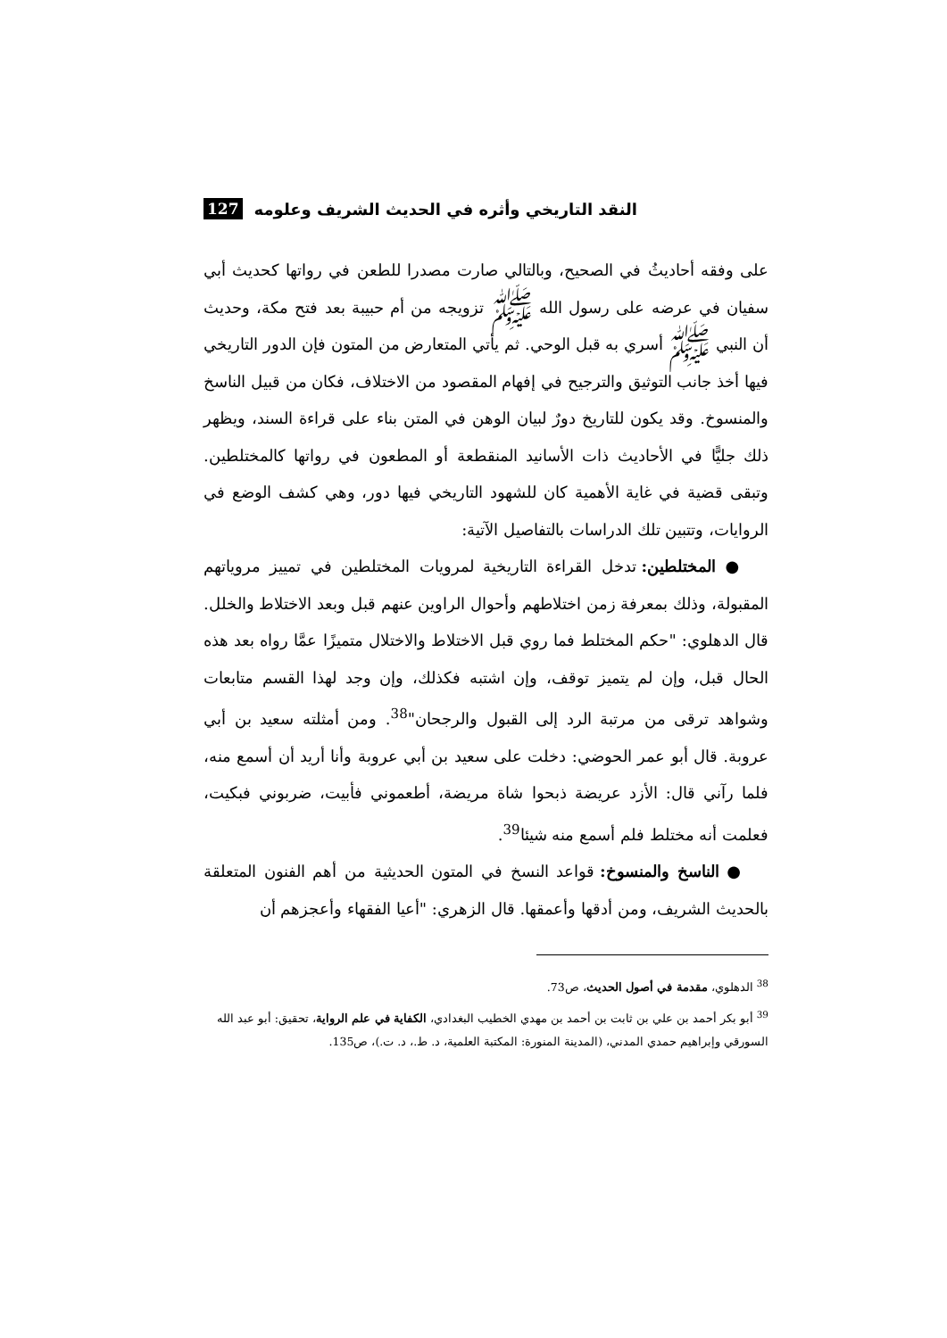النقد التاريخي وأثره في الحديث الشريف وعلومه 127
على وفقه أحاديثُ في الصحيح، وبالتالي صارت مصدرا للطعن في رواتها كحديث أبي سفيان في عرضه على رسول الله ﷺ تزويجه من أم حبيبة بعد فتح مكة، وحديث أن النبي ﷺ أسري به قبل الوحي. ثم يأتي المتعارض من المتون فإن الدور التاريخي فيها أخذ جانب التوثيق والترجيح في إفهام المقصود من الاختلاف، فكان من قبيل الناسخ والمنسوخ. وقد يكون للتاريخ دورٌ لبيان الوهن في المتن بناء على قراءة السند، ويظهر ذلك جليًّا في الأحاديث ذات الأسانيد المنقطعة أو المطعون في رواتها كالمختلطين. وتبقى قضية في غاية الأهمية كان للشهود التاريخي فيها دور، وهي كشف الوضع في الروايات، وتتبين تلك الدراسات بالتفاصيل الآتية:
● المختلطين: تدخل القراءة التاريخية لمرويات المختلطين في تمييز مروياتهم المقبولة، وذلك بمعرفة زمن اختلاطهم وأحوال الراوين عنهم قبل وبعد الاختلاط والخلل. قال الدهلوي: "حكم المختلط فما روي قبل الاختلاط والاختلال متميزًا عمَّا رواه بعد هذه الحال قبل، وإن لم يتميز توقف، وإن اشتبه فكذلك، وإن وجد لهذا القسم متابعات وشواهد ترقى من مرتبة الرد إلى القبول والرجحان"<sup>38</sup>. ومن أمثلته سعيد بن أبي عروبة. قال أبو عمر الحوضي: دخلت على سعيد بن أبي عروبة وأنا أريد أن أسمع منه، فلما رآني قال: الأزد عريضة ذبحوا شاة مريضة، أطعموني فأبيت، ضربوني فبكيت، فعلمت أنه مختلط فلم أسمع منه شيئا<sup>39</sup>.
● الناسخ والمنسوخ: قواعد النسخ في المتون الحديثية من أهم الفنون المتعلقة بالحديث الشريف، ومن أدقها وأعمقها. قال الزهري: "أعيا الفقهاء وأعجزهم أن
<sup>38</sup> الدهلوي، مقدمة في أصول الحديث، ص73.
<sup>39</sup> أبو بكر أحمد بن علي بن ثابت بن أحمد بن مهدي الخطيب البغدادي، الكفاية في علم الرواية، تحقيق: أبو عبد الله السورقي وإبراهيم حمدي المدني، (المدينة المنورة: المكتبة العلمية، د. ط.، د. ت.)، ص135.